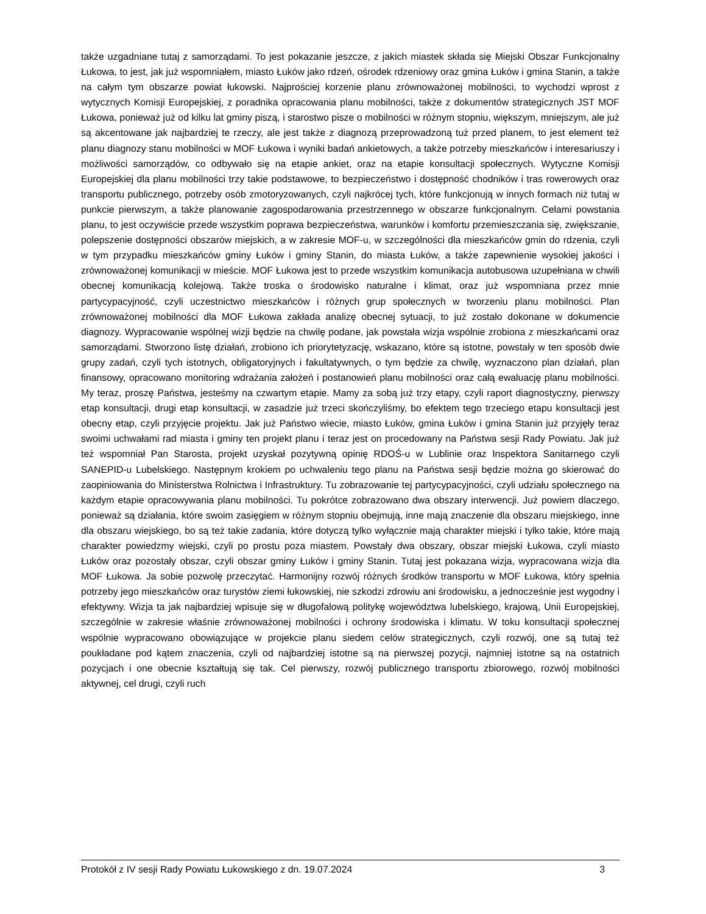także uzgadniane tutaj z samorządami. To jest pokazanie jeszcze, z jakich miastek składa się Miejski Obszar Funkcjonalny Łukowa, to jest, jak już wspomniałem, miasto Łuków jako rdzeń, ośrodek rdzeniowy oraz gmina Łuków i gmina Stanin, a także na całym tym obszarze powiat łukowski. Najprościej korzenie planu zrównoważonej mobilności, to wychodzi wprost z wytycznych Komisji Europejskiej, z poradnika opracowania planu mobilności, także z dokumentów strategicznych JST MOF Łukowa, ponieważ już od kilku lat gminy piszą, i starostwo pisze o mobilności w różnym stopniu, większym, mniejszym, ale już są akcentowane jak najbardziej te rzeczy, ale jest także z diagnozą przeprowadzoną tuż przed planem, to jest element też planu diagnozy stanu mobilności w MOF Łukowa i wyniki badań ankietowych, a także potrzeby mieszkańców i interesariuszy i możliwości samorządów, co odbywało się na etapie ankiet, oraz na etapie konsultacji społecznych. Wytyczne Komisji Europejskiej dla planu mobilności trzy takie podstawowe, to bezpieczeństwo i dostępność chodników i tras rowerowych oraz transportu publicznego, potrzeby osób zmotoryzowanych, czyli najkrócej tych, które funkcjonują w innych formach niż tutaj w punkcie pierwszym, a także planowanie zagospodarowania przestrzennego w obszarze funkcjonalnym. Celami powstania planu, to jest oczywiście przede wszystkim poprawa bezpieczeństwa, warunków i komfortu przemieszczania się, zwiększanie, polepszenie dostępności obszarów miejskich, a w zakresie MOF-u, w szczególności dla mieszkańców gmin do rdzenia, czyli w tym przypadku mieszkańców gminy Łuków i gminy Stanin, do miasta Łuków, a także zapewnienie wysokiej jakości i zrównoważonej komunikacji w mieście. MOF Łukowa jest to przede wszystkim komunikacja autobusowa uzupełniana w chwili obecnej komunikacją kolejową. Także troska o środowisko naturalne i klimat, oraz już wspomniana przez mnie partycypacyjność, czyli uczestnictwo mieszkańców i różnych grup społecznych w tworzeniu planu mobilności. Plan zrównoważonej mobilności dla MOF Łukowa zakłada analizę obecnej sytuacji, to już zostało dokonane w dokumencie diagnozy. Wypracowanie wspólnej wizji będzie na chwilę podane, jak powstała wizja wspólnie zrobiona z mieszkańcami oraz samorządami. Stworzono listę działań, zrobiono ich priorytetyzację, wskazano, które są istotne, powstały w ten sposób dwie grupy zadań, czyli tych istotnych, obligatoryjnych i fakultatywnych, o tym będzie za chwilę, wyznaczono plan działań, plan finansowy, opracowano monitoring wdrażania założeń i postanowień planu mobilności oraz całą ewaluację planu mobilności. My teraz, proszę Państwa, jesteśmy na czwartym etapie. Mamy za sobą już trzy etapy, czyli raport diagnostyczny, pierwszy etap konsultacji, drugi etap konsultacji, w zasadzie już trzeci skończyliśmy, bo efektem tego trzeciego etapu konsultacji jest obecny etap, czyli przyjęcie projektu. Jak już Państwo wiecie, miasto Łuków, gmina Łuków i gmina Stanin już przyjęły teraz swoimi uchwałami rad miasta i gminy ten projekt planu i teraz jest on procedowany na Państwa sesji Rady Powiatu. Jak już też wspomniał Pan Starosta, projekt uzyskał pozytywną opinię RDOŚ-u w Lublinie oraz Inspektora Sanitarnego czyli SANEPID-u Lubelskiego. Następnym krokiem po uchwaleniu tego planu na Państwa sesji będzie można go skierować do zaopiniowania do Ministerstwa Rolnictwa i Infrastruktury. Tu zobrazowanie tej partycypacyjności, czyli udziału społecznego na każdym etapie opracowywania planu mobilności. Tu pokrótce zobrazowano dwa obszary interwencji. Już powiem dlaczego, ponieważ są działania, które swoim zasięgiem w różnym stopniu obejmują, inne mają znaczenie dla obszaru miejskiego, inne dla obszaru wiejskiego, bo są też takie zadania, które dotyczą tylko wyłącznie mają charakter miejski i tylko takie, które mają charakter powiedzmy wiejski, czyli po prostu poza miastem. Powstały dwa obszary, obszar miejski Łukowa, czyli miasto Łuków oraz pozostały obszar, czyli obszar gminy Łuków i gminy Stanin. Tutaj jest pokazana wizja, wypracowana wizja dla MOF Łukowa. Ja sobie pozwolę przeczytać. Harmonijny rozwój różnych środków transportu w MOF Łukowa, który spełnia potrzeby jego mieszkańców oraz turystów ziemi łukowskiej, nie szkodzi zdrowiu ani środowisku, a jednocześnie jest wygodny i efektywny. Wizja ta jak najbardziej wpisuje się w długofalową politykę województwa lubelskiego, krajową, Unii Europejskiej, szczególnie w zakresie właśnie zrównoważonej mobilności i ochrony środowiska i klimatu. W toku konsultacji społecznej wspólnie wypracowano obowiązujące w projekcie planu siedem celów strategicznych, czyli rozwój, one są tutaj też poukładane pod kątem znaczenia, czyli od najbardziej istotne są na pierwszej pozycji, najmniej istotne są na ostatnich pozycjach i one obecnie kształtują się tak. Cel pierwszy, rozwój publicznego transportu zbiorowego, rozwój mobilności aktywnej, cel drugi, czyli ruch
Protokół z IV sesji Rady Powiatu Łukowskiego z dn. 19.07.2024 3